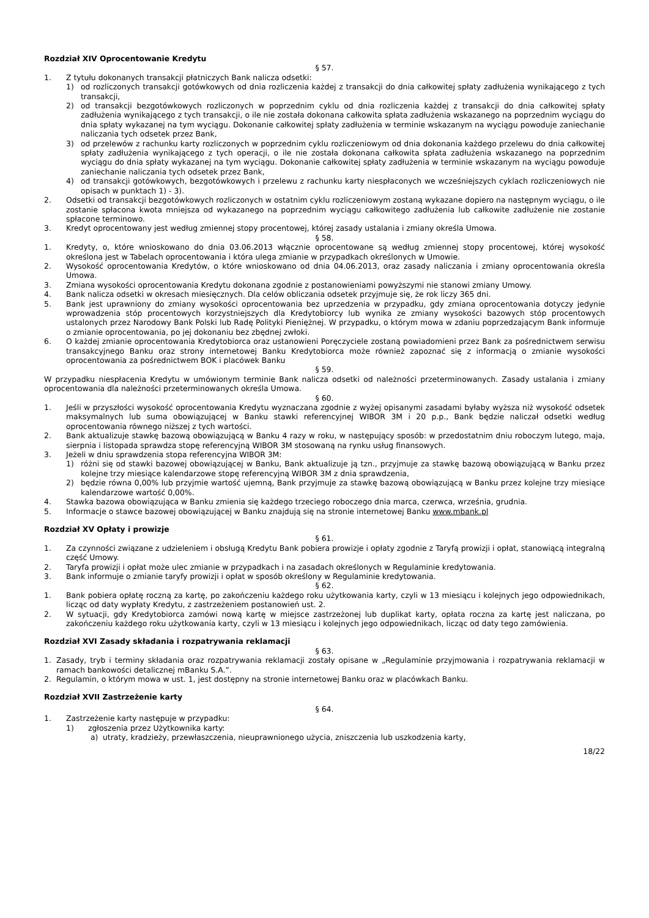Rozdział XIV Oprocentowanie Kredytu
§ 57.
1. Z tytułu dokonanych transakcji płatniczych Bank nalicza odsetki:
1) od rozliczonych transakcji gotówkowych od dnia rozliczenia każdej z transakcji do dnia całkowitej spłaty zadłużenia wynikającego z tych transakcji,
2) od transakcji bezgotówkowych rozliczonych w poprzednim cyklu od dnia rozliczenia każdej z transakcji do dnia całkowitej spłaty zadłużenia wynikającego z tych transakcji, o ile nie została dokonana całkowita spłata zadłużenia wskazanego na poprzednim wyciągu do dnia spłaty wykazanej na tym wyciągu. Dokonanie całkowitej spłaty zadłużenia w terminie wskazanym na wyciągu powoduje zaniechanie naliczania tych odsetek przez Bank,
3) od przelewów z rachunku karty rozliczonych w poprzednim cyklu rozliczeniowym od dnia dokonania każdego przelewu do dnia całkowitej spłaty zadłużenia wynikającego z tych operacji, o ile nie została dokonana całkowita spłata zadłużenia wskazanego na poprzednim wyciągu do dnia spłaty wykazanej na tym wyciągu. Dokonanie całkowitej spłaty zadłużenia w terminie wskazanym na wyciągu powoduje zaniechanie naliczania tych odsetek przez Bank,
4) od transakcji gotówkowych, bezgotówkowych i przelewu z rachunku karty niespłaconych we wcześniejszych cyklach rozliczeniowych nie opisach w punktach 1) - 3).
2. Odsetki od transakcji bezgotówkowych rozliczonych w ostatnim cyklu rozliczeniowym zostaną wykazane dopiero na następnym wyciągu, o ile zostanie spłacona kwota mniejsza od wykazanego na poprzednim wyciągu całkowitego zadłużenia lub całkowite zadłużenie nie zostanie spłacone terminowo.
3. Kredyt oprocentowany jest według zmiennej stopy procentowej, której zasady ustalania i zmiany określa Umowa.
§ 58.
1. Kredyty, o, które wnioskowano do dnia 03.06.2013 włącznie oprocentowane są według zmiennej stopy procentowej, której wysokość określona jest w Tabelach oprocentowania i która ulega zmianie w przypadkach określonych w Umowie.
2. Wysokość oprocentowania Kredytów, o które wnioskowano od dnia 04.06.2013, oraz zasady naliczania i zmiany oprocentowania określa Umowa.
3. Zmiana wysokości oprocentowania Kredytu dokonana zgodnie z postanowieniami powyższymi nie stanowi zmiany Umowy.
4. Bank nalicza odsetki w okresach miesięcznych. Dla celów obliczania odsetek przyjmuje się, że rok liczy 365 dni.
5. Bank jest uprawniony do zmiany wysokości oprocentowania bez uprzedzenia w przypadku, gdy zmiana oprocentowania dotyczy jedynie wprowadzenia stóp procentowych korzystniejszych dla Kredytobiorcy lub wynika ze zmiany wysokości bazowych stóp procentowych ustalonych przez Narodowy Bank Polski lub Radę Polityki Pieniężnej. W przypadku, o którym mowa w zdaniu poprzedzającym Bank informuje o zmianie oprocentowania, po jej dokonaniu bez zbędnej zwłoki.
6. O każdej zmianie oprocentowania Kredytobiorca oraz ustanowieni Poręczyciele zostaną powiadomieni przez Bank za pośrednictwem serwisu transakcyjnego Banku oraz strony internetowej Banku Kredytobiorca może również zapoznać się z informacją o zmianie wysokości oprocentowania za pośrednictwem BOK i placówek Banku
§ 59.
W przypadku niespłacenia Kredytu w umówionym terminie Bank nalicza odsetki od należności przeterminowanych. Zasady ustalania i zmiany oprocentowania dla należności przeterminowanych określa Umowa.
§ 60.
1. Jeśli w przyszłości wysokość oprocentowania Kredytu wyznaczana zgodnie z wyżej opisanymi zasadami byłaby wyższa niż wysokość odsetek maksymalnych lub suma obowiązującej w Banku stawki referencyjnej WIBOR 3M i 20 p.p., Bank będzie naliczał odsetki według oprocentowania równego niższej z tych wartości.
2. Bank aktualizuje stawkę bazową obowiązującą w Banku 4 razy w roku, w następujący sposób: w przedostatnim dniu roboczym lutego, maja, sierpnia i listopada sprawdza stopę referencyjną WIBOR 3M stosowaną na rynku usług finansowych.
3. Jeżeli w dniu sprawdzenia stopa referencyjna WIBOR 3M:
1) różni się od stawki bazowej obowiązującej w Banku, Bank aktualizuje ją tzn., przyjmuje za stawkę bazową obowiązującą w Banku przez kolejne trzy miesiące kalendarzowe stopę referencyjną WIBOR 3M z dnia sprawdzenia,
2) będzie równa 0,00% lub przyjmie wartość ujemną, Bank przyjmuje za stawkę bazową obowiązującą w Banku przez kolejne trzy miesiące kalendarzowe wartość 0,00%.
4. Stawka bazowa obowiązująca w Banku zmienia się każdego trzeciego roboczego dnia marca, czerwca, września, grudnia.
5. Informacje o stawce bazowej obowiązującej w Banku znajdują się na stronie internetowej Banku www.mbank.pl
Rozdział XV Opłaty i prowizje
§ 61.
1. Za czynności związane z udzieleniem i obsługą Kredytu Bank pobiera prowizje i opłaty zgodnie z Taryfą prowizji i opłat, stanowiącą integralną część Umowy.
2. Taryfa prowizji i opłat może ulec zmianie w przypadkach i na zasadach określonych w Regulaminie kredytowania.
3. Bank informuje o zmianie taryfy prowizji i opłat w sposób określony w Regulaminie kredytowania.
§ 62.
1. Bank pobiera opłatę roczną za kartę, po zakończeniu każdego roku użytkowania karty, czyli w 13 miesiącu i kolejnych jego odpowiednikach, licząc od daty wypłaty Kredytu, z zastrzeżeniem postanowień ust. 2.
2. W sytuacji, gdy Kredytobiorca zamówi nową kartę w miejsce zastrzeżonej lub duplikat karty, opłata roczna za kartę jest naliczana, po zakończeniu każdego roku użytkowania karty, czyli w 13 miesiącu i kolejnych jego odpowiednikach, licząc od daty tego zamówienia.
Rozdział XVI Zasady składania i rozpatrywania reklamacji
§ 63.
1. Zasady, tryb i terminy składania oraz rozpatrywania reklamacji zostały opisane w „Regulaminie przyjmowania i rozpatrywania reklamacji w ramach bankowości detalicznej mBanku S.A.”.
2. Regulamin, o którym mowa w ust. 1, jest dostępny na stronie internetowej Banku oraz w placówkach Banku.
Rozdział XVII Zastrzeżenie karty
§ 64.
1. Zastrzeżenie karty następuje w przypadku:
1) zgłoszenia przez Użytkownika karty:
a) utraty, kradzieży, przewłaszczenia, nieuprawnionego użycia, zniszczenia lub uszkodzenia karty,
18/22